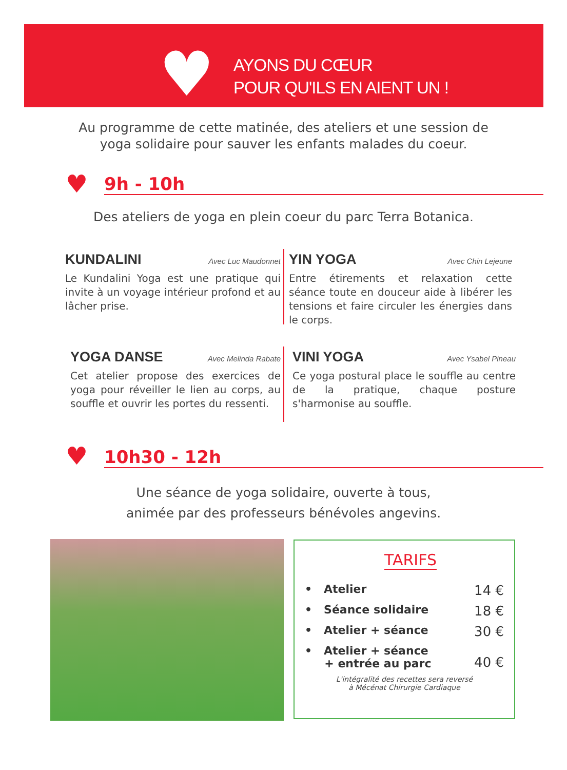♥
AYONS DU CŒUR
POUR QU'ILS EN AIENT UN !
Au programme de cette matinée, des ateliers et une session de
yoga solidaire pour sauver les enfants malades du coeur.
♥ 9h - 10h
Des ateliers de yoga en plein coeur du parc Terra Botanica.
KUNDALINI Avec Luc Maudonnet
Le Kundalini Yoga est une pratique qui invite à un voyage intérieur profond et au lâcher prise.
YIN YOGA Avec Chin Lejeune
Entre étirements et relaxation cette séance toute en douceur aide à libérer les tensions et faire circuler les énergies dans le corps.
YOGA DANSE Avec Melinda Rabate
Cet atelier propose des exercices de yoga pour réveiller le lien au corps, au souffle et ouvrir les portes du ressenti.
VINI YOGA Avec Ysabel Pineau
Ce yoga postural place le souffle au centre de la pratique, chaque posture s'harmonise au souffle.
♥ 10h30 - 12h
Une séance de yoga solidaire, ouverte à tous,
animée par des professeurs bénévoles angevins.
TARIFS
• Atelier 14 €
• Séance solidaire 18 €
• Atelier + séance 30 €
• Atelier + séance
+ entrée au parc 40 €
L'intégralité des recettes sera reversé
à Mécénat Chirurgie Cardiaque